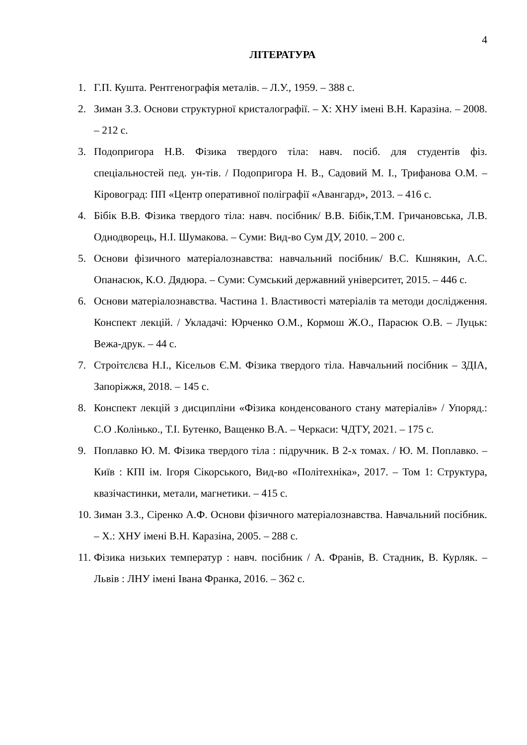4
ЛІТЕРАТУРА
1. Г.П. Кушта. Рентгенографія металів. – Л.У., 1959. – 388 с.
2. Зиман З.З. Основи структурної кристалографії. – Х: ХНУ імені В.Н. Каразіна. – 2008. – 212 с.
3. Подопригора Н.В. Фізика твердого тіла: навч. посіб. для студентів фіз. спеціальностей пед. ун-тів. / Подопригора Н. В., Садовий М. І., Трифанова О.М. – Кіровоград: ПП «Центр оперативної поліграфії «Авангард», 2013. – 416 с.
4. Бібік В.В. Фізика твердого тіла: навч. посібник/ В.В. Бібік,Т.М. Гричановська, Л.В. Однодворець, Н.І. Шумакова. – Суми: Вид-во Сум ДУ, 2010. – 200 с.
5. Основи фізичного матеріалознавства: навчальний посібник/ В.С. Кшнякин, А.С. Опанасюк, К.О. Дядюра. – Суми: Сумський державний університет, 2015. – 446 с.
6. Основи матеріалознавства. Частина 1. Властивості матеріалів та методи дослідження. Конспект лекцій. / Укладачі: Юрченко О.М., Кормош Ж.О., Парасюк О.В. – Луцьк: Вежа-друк. – 44 с.
7. Строітєлєва Н.І., Кісельов Є.М. Фізика твердого тіла. Навчальний посібник – ЗДІА, Запоріжжя, 2018. – 145 с.
8. Конспект лекцій з дисципліни «Фізика конденсованого стану матеріалів» / Упоряд.: С.О .Колінько., Т.І. Бутенко, Ващенко В.А. – Черкаси: ЧДТУ, 2021. – 175 с.
9. Поплавко Ю. М. Фізика твердого тіла : підручник. В 2-х томах. / Ю. М. Поплавко. – Київ : КПІ ім. Ігоря Сікорського, Вид-во «Політехніка», 2017. – Том 1: Структура, квазічастинки, метали, магнетики. – 415 с.
10. Зиман З.З., Сіренко А.Ф. Основи фізичного матеріалознавства. Навчальний посібник. – Х.: ХНУ імені В.Н. Каразіна, 2005. – 288 с.
11. Фізика низьких температур : навч. посібник / А. Франів, В. Стадник, В. Курляк. – Львів : ЛНУ імені Івана Франка, 2016. – 362 с.